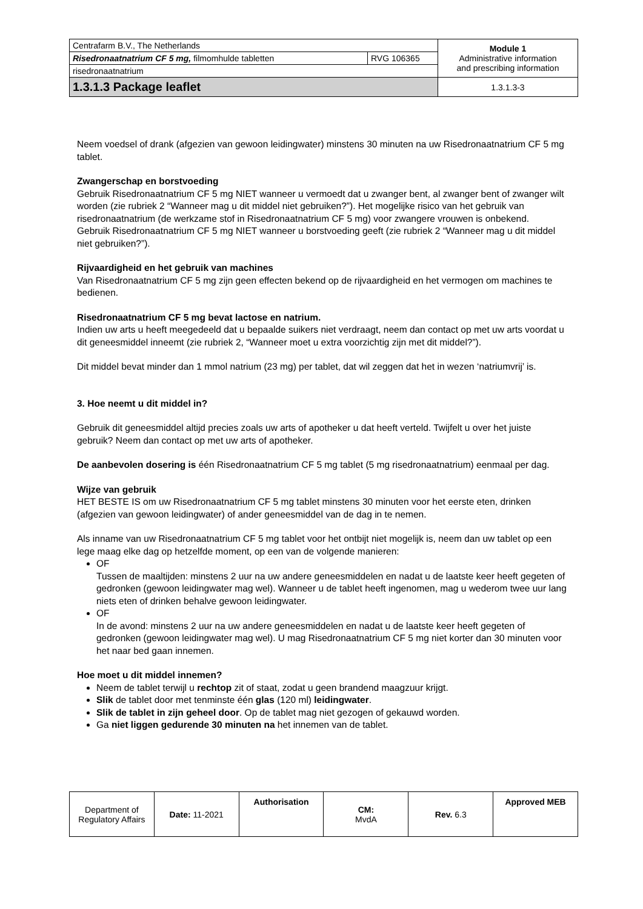| Centrafarm B.V., The Netherlands | | Module 1 Administrative information and prescribing information |
| Risedronaatnatrium CF 5 mg, filmomhulde tabletten | RVG 106365 | |
| risedronaatnatrium | | |
| 1.3.1.3 Package leaflet | | 1.3.1.3-3 |
Neem voedsel of drank (afgezien van gewoon leidingwater) minstens 30 minuten na uw Risedronaatnatrium CF 5 mg tablet.
Zwangerschap en borstvoeding
Gebruik Risedronaatnatrium CF 5 mg NIET wanneer u vermoedt dat u zwanger bent, al zwanger bent of zwanger wilt worden (zie rubriek 2 “Wanneer mag u dit middel niet gebruiken?”). Het mogelijke risico van het gebruik van risedronaatnatrium (de werkzame stof in Risedronaatnatrium CF 5 mg) voor zwangere vrouwen is onbekend.
Gebruik Risedronaatnatrium CF 5 mg NIET wanneer u borstvoeding geeft (zie rubriek 2 “Wanneer mag u dit middel niet gebruiken?”).
Rijvaardigheid en het gebruik van machines
Van Risedronaatnatrium CF 5 mg zijn geen effecten bekend op de rijvaardigheid en het vermogen om machines te bedienen.
Risedronaatnatrium CF 5 mg bevat lactose en natrium.
Indien uw arts u heeft meegedeeld dat u bepaalde suikers niet verdraagt, neem dan contact op met uw arts voordat u dit geneesmiddel inneemt (zie rubriek 2, “Wanneer moet u extra voorzichtig zijn met dit middel?”).
Dit middel bevat minder dan 1 mmol natrium (23 mg) per tablet, dat wil zeggen dat het in wezen ‘natriumvrij’ is.
3. Hoe neemt u dit middel in?
Gebruik dit geneesmiddel altijd precies zoals uw arts of apotheker u dat heeft verteld. Twijfelt u over het juiste gebruik? Neem dan contact op met uw arts of apotheker.
De aanbevolen dosering is één Risedronaatnatrium CF 5 mg tablet (5 mg risedronaatnatrium) eenmaal per dag.
Wijze van gebruik
HET BESTE IS om uw Risedronaatnatrium CF 5 mg tablet minstens 30 minuten voor het eerste eten, drinken (afgezien van gewoon leidingwater) of ander geneesmiddel van de dag in te nemen.
Als inname van uw Risedronaatnatrium CF 5 mg tablet voor het ontbijt niet mogelijk is, neem dan uw tablet op een lege maag elke dag op hetzelfde moment, op een van de volgende manieren:
OF
Tussen de maaltijden: minstens 2 uur na uw andere geneesmiddelen en nadat u de laatste keer heeft gegeten of gedronken (gewoon leidingwater mag wel). Wanneer u de tablet heeft ingenomen, mag u wederom twee uur lang niets eten of drinken behalve gewoon leidingwater.
OF
In de avond: minstens 2 uur na uw andere geneesmiddelen en nadat u de laatste keer heeft gegeten of gedronken (gewoon leidingwater mag wel). U mag Risedronaatnatrium CF 5 mg niet korter dan 30 minuten voor het naar bed gaan innemen.
Hoe moet u dit middel innemen?
Neem de tablet terwijl u rechtop zit of staat, zodat u geen brandend maagzuur krijgt.
Slik de tablet door met tenminste één glas (120 ml) leidingwater.
Slik de tablet in zijn geheel door. Op de tablet mag niet gezogen of gekauwd worden.
Ga niet liggen gedurende 30 minuten na het innemen van de tablet.
| Department of Regulatory Affairs | Date: 11-2021 | Authorisation | CM: MvdA | Rev. 6.3 | Approved MEB |